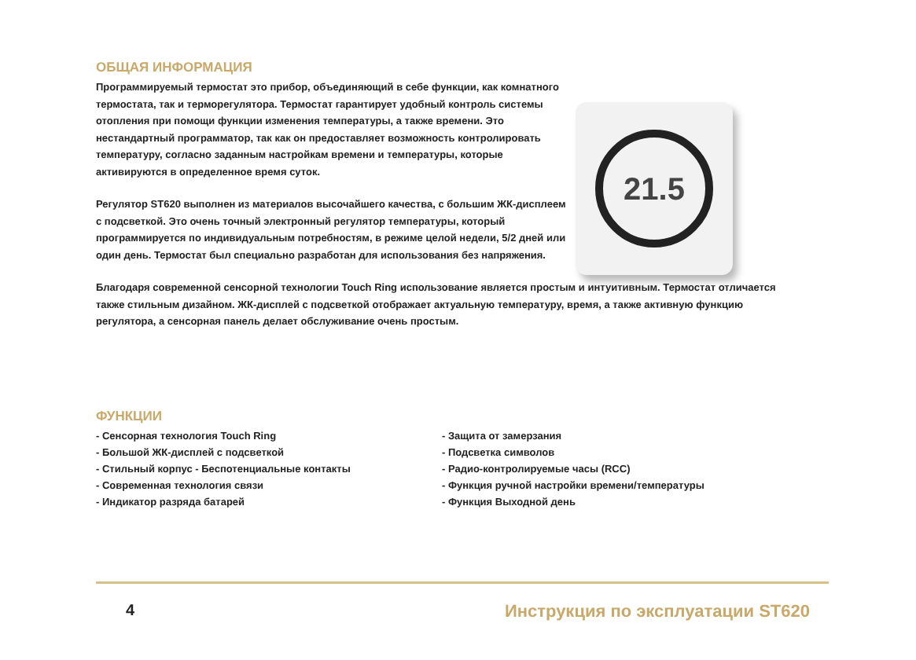ОБЩАЯ ИНФОРМАЦИЯ
Программируемый термостат это прибор, объединяющий в себе функции, как комнатного термостата, так и терморегулятора. Термостат гарантирует удобный контроль системы отопления при помощи функции изменения температуры, а также времени. Это нестандартный программатор, так как он предоставляет возможность контролировать температуру, согласно заданным настройкам времени и температуры, которые активируются в определенное время суток.
Регулятор ST620 выполнен из материалов высочайшего качества, с большим ЖК-дисплеем с подсветкой. Это очень точный электронный регулятор температуры, который программируется по индивидуальным потребностям, в режиме целой недели, 5/2 дней или один день. Термостат был специально разработан для использования без напряжения.
21.5
Благодаря современной сенсорной технологии Touch Ring использование является простым и интуитивным. Термостат отличается также стильным дизайном. ЖК-дисплей с подсветкой отображает актуальную температуру, время, а также активную функцию регулятора, а сенсорная панель делает обслуживание очень простым.
ФУНКЦИИ
- Сенсорная технология Touch Ring
- Большой ЖК-дисплей с подсветкой
- Стильный корпус - Беспотенциальные контакты
- Современная технология связи
- Индикатор разряда батарей
- Защита от замерзания
- Подсветка символов
- Радио-контролируемые часы (RCC)
- Функция ручной настройки времени/температуры
- Функция Выходной день
4 Инструкция по эксплуатации ST620